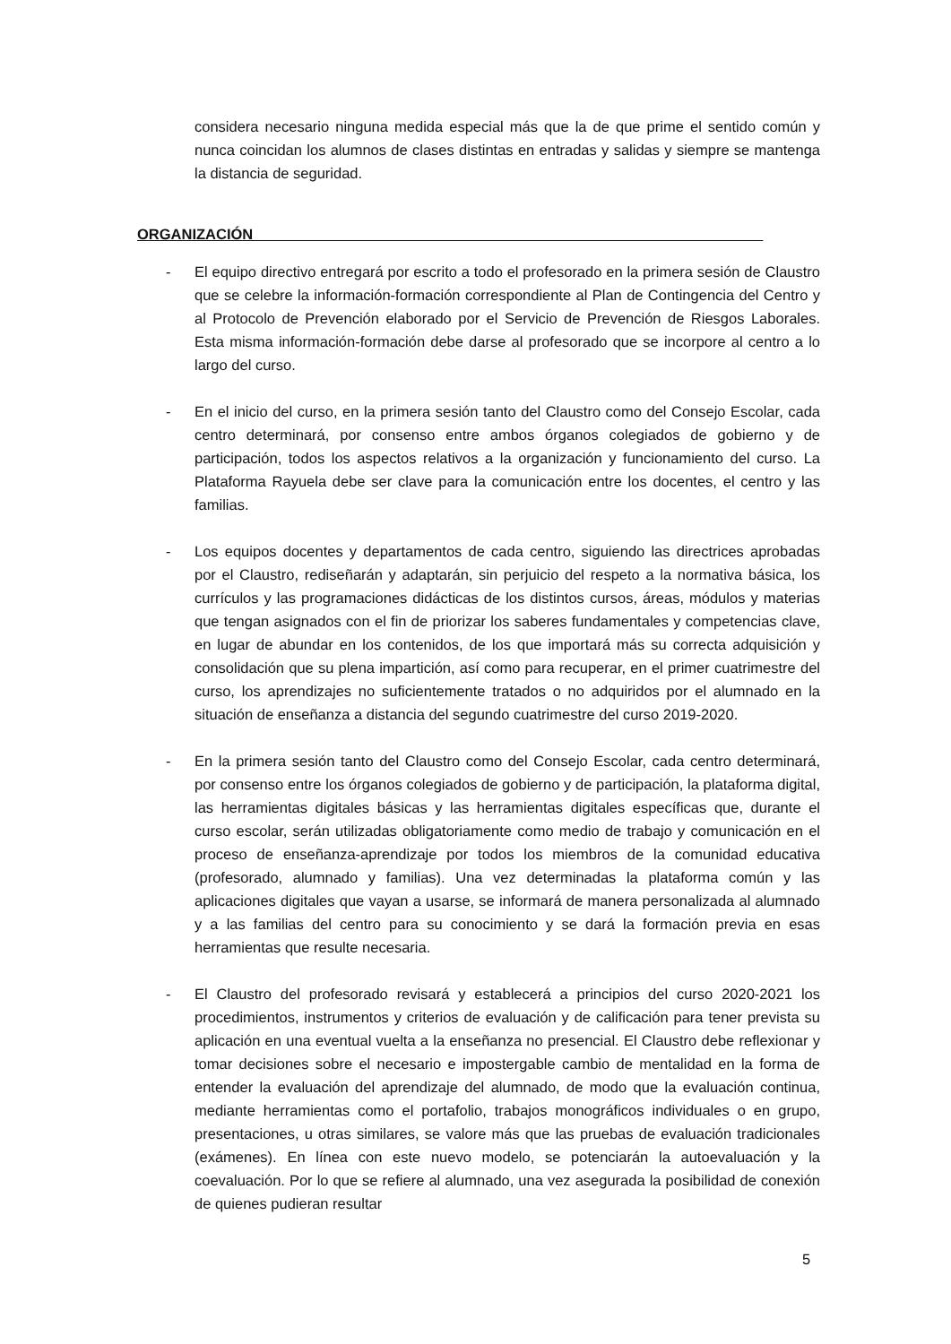considera necesario ninguna medida especial más que la de que prime el sentido común y nunca coincidan los alumnos de clases distintas en entradas y salidas y siempre se mantenga la distancia de seguridad.
ORGANIZACIÓN______________________________________________________________
- El equipo directivo entregará por escrito a todo el profesorado en la primera sesión de Claustro que se celebre la información-formación correspondiente al Plan de Contingencia del Centro y al Protocolo de Prevención elaborado por el Servicio de Prevención de Riesgos Laborales. Esta misma información-formación debe darse al profesorado que se incorpore al centro a lo largo del curso.
- En el inicio del curso, en la primera sesión tanto del Claustro como del Consejo Escolar, cada centro determinará, por consenso entre ambos órganos colegiados de gobierno y de participación, todos los aspectos relativos a la organización y funcionamiento del curso. La Plataforma Rayuela debe ser clave para la comunicación entre los docentes, el centro y las familias.
- Los equipos docentes y departamentos de cada centro, siguiendo las directrices aprobadas por el Claustro, rediseñarán y adaptarán, sin perjuicio del respeto a la normativa básica, los currículos y las programaciones didácticas de los distintos cursos, áreas, módulos y materias que tengan asignados con el fin de priorizar los saberes fundamentales y competencias clave, en lugar de abundar en los contenidos, de los que importará más su correcta adquisición y consolidación que su plena impartición, así como para recuperar, en el primer cuatrimestre del curso, los aprendizajes no suficientemente tratados o no adquiridos por el alumnado en la situación de enseñanza a distancia del segundo cuatrimestre del curso 2019-2020.
- En la primera sesión tanto del Claustro como del Consejo Escolar, cada centro determinará, por consenso entre los órganos colegiados de gobierno y de participación, la plataforma digital, las herramientas digitales básicas y las herramientas digitales específicas que, durante el curso escolar, serán utilizadas obligatoriamente como medio de trabajo y comunicación en el proceso de enseñanza-aprendizaje por todos los miembros de la comunidad educativa (profesorado, alumnado y familias). Una vez determinadas la plataforma común y las aplicaciones digitales que vayan a usarse, se informará de manera personalizada al alumnado y a las familias del centro para su conocimiento y se dará la formación previa en esas herramientas que resulte necesaria.
- El Claustro del profesorado revisará y establecerá a principios del curso 2020-2021 los procedimientos, instrumentos y criterios de evaluación y de calificación para tener prevista su aplicación en una eventual vuelta a la enseñanza no presencial. El Claustro debe reflexionar y tomar decisiones sobre el necesario e impostergable cambio de mentalidad en la forma de entender la evaluación del aprendizaje del alumnado, de modo que la evaluación continua, mediante herramientas como el portafolio, trabajos monográficos individuales o en grupo, presentaciones, u otras similares, se valore más que las pruebas de evaluación tradicionales (exámenes). En línea con este nuevo modelo, se potenciarán la autoevaluación y la coevaluación. Por lo que se refiere al alumnado, una vez asegurada la posibilidad de conexión de quienes pudieran resultar
5